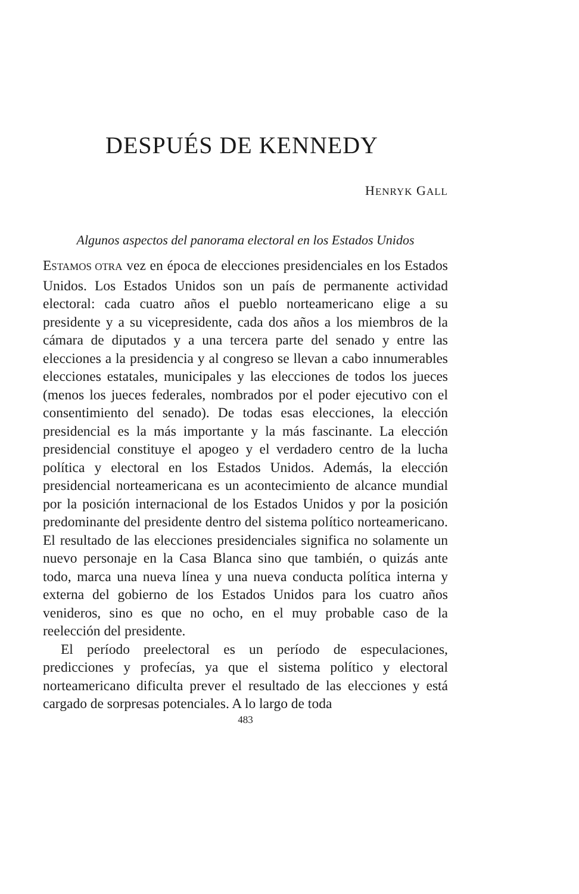DESPUÉS DE KENNEDY
HENRYK GALL
Algunos aspectos del panorama electoral en los Estados Unidos
ESTAMOS OTRA vez en época de elecciones presidenciales en los Estados Unidos. Los Estados Unidos son un país de permanente actividad electoral: cada cuatro años el pueblo norteamericano elige a su presidente y a su vicepresidente, cada dos años a los miembros de la cámara de diputados y a una tercera parte del senado y entre las elecciones a la presidencia y al congreso se llevan a cabo innumerables elecciones estatales, municipales y las elecciones de todos los jueces (menos los jueces federales, nombrados por el poder ejecutivo con el consentimiento del senado). De todas esas elecciones, la elección presidencial es la más importante y la más fascinante. La elección presidencial constituye el apogeo y el verdadero centro de la lucha política y electoral en los Estados Unidos. Además, la elección presidencial norteamericana es un acontecimiento de alcance mundial por la posición internacional de los Estados Unidos y por la posición predominante del presidente dentro del sistema político norteamericano. El resultado de las elecciones presidenciales significa no solamente un nuevo personaje en la Casa Blanca sino que también, o quizás ante todo, marca una nueva línea y una nueva conducta política interna y externa del gobierno de los Estados Unidos para los cuatro años venideros, sino es que no ocho, en el muy probable caso de la reelección del presidente.
El período preelectoral es un período de especulaciones, predicciones y profecías, ya que el sistema político y electoral norteamericano dificulta prever el resultado de las elecciones y está cargado de sorpresas potenciales. A lo largo de toda
483